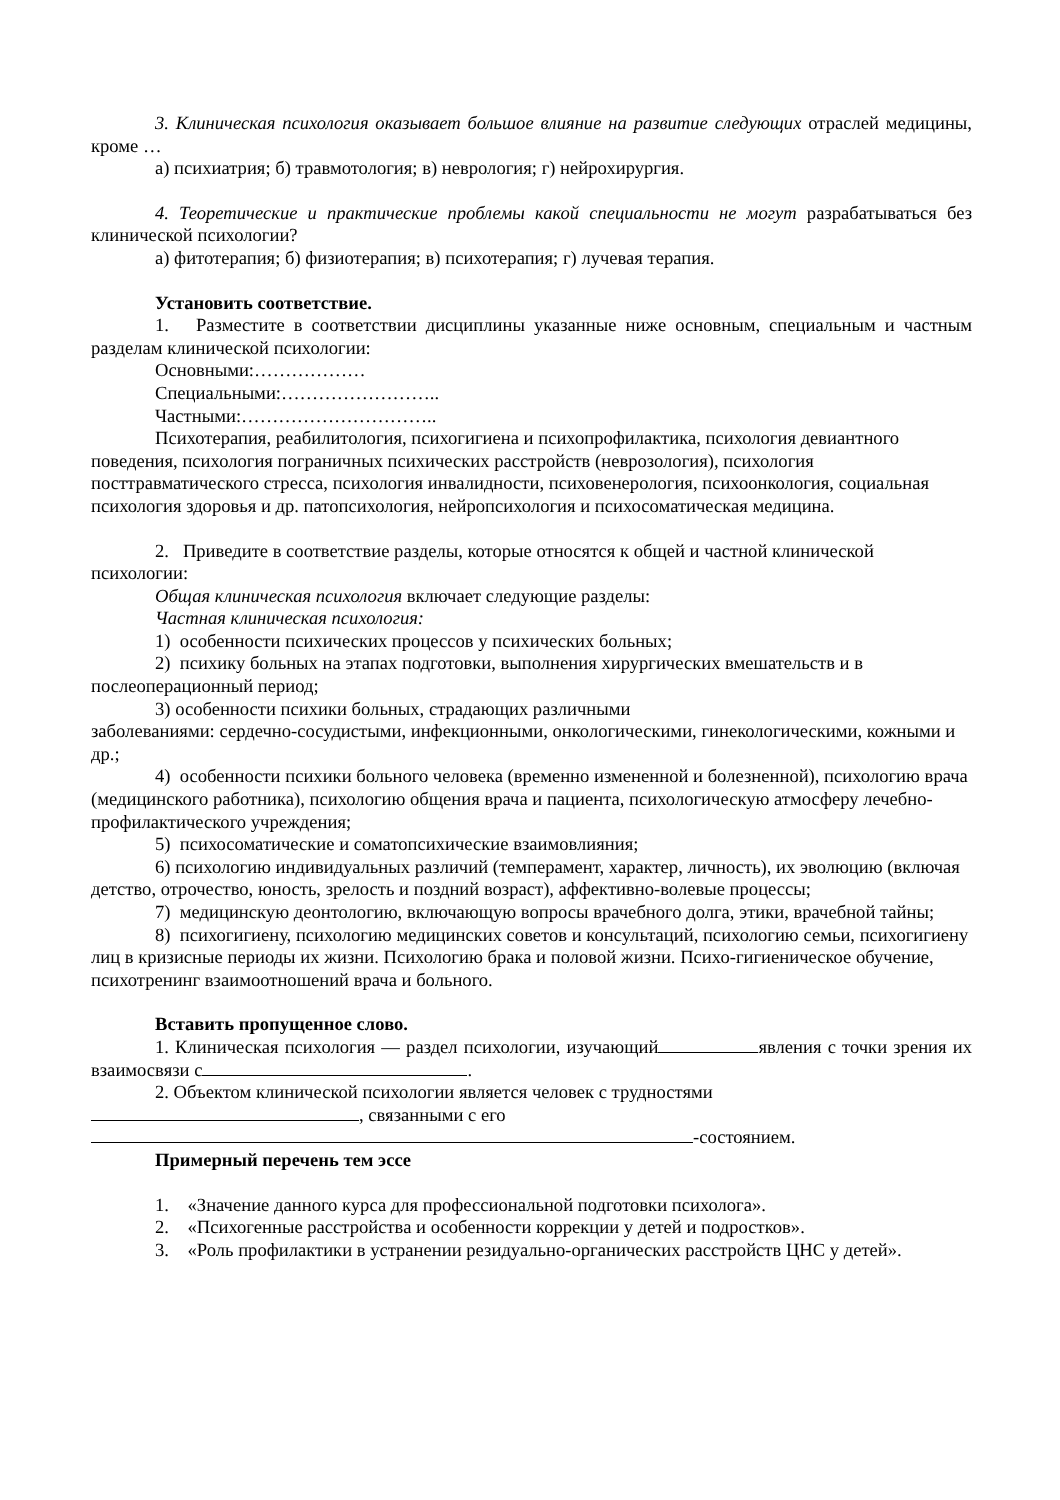3. Клиническая психология оказывает большое влияние на развитие следующих отраслей медицины, кроме …
а) психиатрия; б) травмотология; в) неврология; г) нейрохирургия.
4. Теоретические и практические проблемы какой специальности не могут разрабатываться без клинической психологии?
а) фитотерапия; б) физиотерапия; в) психотерапия; г) лучевая терапия.
Установить соответствие.
1. Разместите в соответствии дисциплины указанные ниже основным, специальным и частным разделам клинической психологии:
Основными:………………
Специальными:……………………..
Частными:…………………………..
Психотерапия, реабилитология, психогигиена и психопрофилактика, психология девиантного поведения, психология пограничных психических расстройств (неврозология), психология посттравматического стресса, психология инвалидности, психовенерология, психоонкология, социальная психология здоровья и др. патопсихология, нейропсихология и психосоматическая медицина.
2. Приведите в соответствие разделы, которые относятся к общей и частной клинической психологии:
Общая клиническая психология включает следующие разделы:
Частная клиническая психология:
1) особенности психических процессов у психических больных;
2) психику больных на этапах подготовки, выполнения хирургических вмешательств и в послеоперационный период;
3) особенности психики больных, страдающих различными
заболеваниями: сердечно-сосудистыми, инфекционными, онкологическими, гинекологическими, кожными и др.;
4) особенности психики больного человека (временно измененной и болезненной), психологию врача (медицинского работника), психологию общения врача и пациента, психологическую атмосферу лечебно-профилактического учреждения;
5) психосоматические и соматопсихические взаимовлияния;
6) психологию индивидуальных различий (темперамент, характер, личность), их эволюцию (включая детство, отрочество, юность, зрелость и поздний возраст), аффективно-волевые процессы;
7) медицинскую деонтологию, включающую вопросы врачебного долга, этики, врачебной тайны;
8) психогигиену, психологию медицинских советов и консультаций, психологию семьи, психогигиену лиц в кризисные периоды их жизни. Психологию брака и половой жизни. Психо-гигиеническое обучение, психотренинг взаимоотношений врача и больного.
Вставить пропущенное слово.
1. Клиническая психология — раздел психологии, изучающий явления с точки зрения их взаимосвязи с .
2. Объектом клинической психологии является человек с трудностями
, связанными с его
-состоянием.
Примерный перечень тем эссе
1. «Значение данного курса для профессиональной подготовки психолога».
2. «Психогенные расстройства и особенности коррекции у детей и подростков».
3. «Роль профилактики в устранении резидуально-органических расстройств ЦНС у детей».